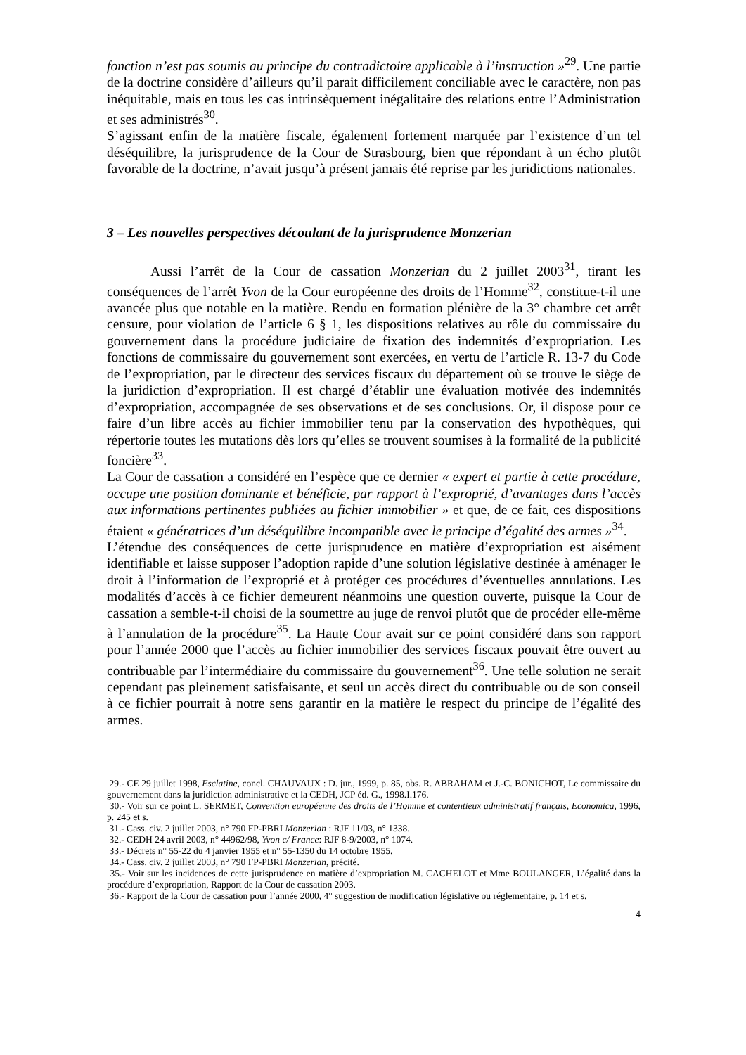fonction n’est pas soumis au principe du contradictoire applicable à l’instruction »<sup>29</sup>. Une partie de la doctrine considère d’ailleurs qu’il parait difficilement conciliable avec le caractère, non pas inéquitable, mais en tous les cas intrinsèquement inégalitaire des relations entre l’Administration et ses administrés<sup>30</sup>.
S’agissant enfin de la matière fiscale, également fortement marquée par l’existence d’un tel déséquilibre, la jurisprudence de la Cour de Strasbourg, bien que répondant à un écho plutôt favorable de la doctrine, n’avait jusqu’à présent jamais été reprise par les juridictions nationales.
3 – Les nouvelles perspectives découlant de la jurisprudence Monzerian
Aussi l’arrêt de la Cour de cassation Monzerian du 2 juillet 2003<sup>31</sup>, tirant les conséquences de l’arrêt Yvon de la Cour européenne des droits de l’Homme<sup>32</sup>, constitue-t-il une avancée plus que notable en la matière. Rendu en formation plénière de la 3° chambre cet arrêt censure, pour violation de l’article 6 § 1, les dispositions relatives au rôle du commissaire du gouvernement dans la procédure judiciaire de fixation des indemnités d’expropriation. Les fonctions de commissaire du gouvernement sont exercées, en vertu de l’article R. 13-7 du Code de l’expropriation, par le directeur des services fiscaux du département où se trouve le siège de la juridiction d’expropriation. Il est chargé d’établir une évaluation motivée des indemnités d’expropriation, accompagnée de ses observations et de ses conclusions. Or, il dispose pour ce faire d’un libre accès au fichier immobilier tenu par la conservation des hypothèques, qui répertorie toutes les mutations dès lors qu’elles se trouvent soumises à la formalité de la publicité foncière<sup>33</sup>.
La Cour de cassation a considéré en l’espèce que ce dernier « expert et partie à cette procédure, occupe une position dominante et bénéficie, par rapport à l’exproprié, d’avantages dans l’accès aux informations pertinentes publiées au fichier immobilier » et que, de ce fait, ces dispositions étaient « génératrices d’un déséquilibre incompatible avec le principe d’égalité des armes »<sup>34</sup>.
L’étendue des conséquences de cette jurisprudence en matière d’expropriation est aisément identifiable et laisse supposer l’adoption rapide d’une solution législative destinée à aménager le droit à l’information de l’exproprié et à protéger ces procédures d’éventuelles annulations. Les modalités d’accès à ce fichier demeurent néanmoins une question ouverte, puisque la Cour de cassation a semble-t-il choisi de la soumettre au juge de renvoi plutôt que de procéder elle-même à l’annulation de la procédure<sup>35</sup>. La Haute Cour avait sur ce point considéré dans son rapport pour l’année 2000 que l’accès au fichier immobilier des services fiscaux pouvait être ouvert au contribuable par l’intermédiaire du commissaire du gouvernement<sup>36</sup>. Une telle solution ne serait cependant pas pleinement satisfaisante, et seul un accès direct du contribuable ou de son conseil à ce fichier pourrait à notre sens garantir en la matière le respect du principe de l’égalité des armes.
29.- CE 29 juillet 1998, Esclatine, concl. CHAUVAUX : D. jur., 1999, p. 85, obs. R. ABRAHAM et J.-C. BONICHOT, Le commissaire du gouvernement dans la juridiction administrative et la CEDH, JCP éd. G., 1998.I.176.
30.- Voir sur ce point L. SERMET, Convention européenne des droits de l’Homme et contentieux administratif français, Economica, 1996, p. 245 et s.
31.- Cass. civ. 2 juillet 2003, n° 790 FP-PBRI Monzerian : RJF 11/03, n° 1338.
32.- CEDH 24 avril 2003, n° 44962/98, Yvon c/ France: RJF 8-9/2003, n° 1074.
33.- Décrets n° 55-22 du 4 janvier 1955 et n° 55-1350 du 14 octobre 1955.
34.- Cass. civ. 2 juillet 2003, n° 790 FP-PBRI Monzerian, précité.
35.- Voir sur les incidences de cette jurisprudence en matière d’expropriation M. CACHELOT et Mme BOULANGER, L’égalité dans la procédure d’expropriation, Rapport de la Cour de cassation 2003.
36.- Rapport de la Cour de cassation pour l’année 2000, 4° suggestion de modification législative ou réglementaire, p. 14 et s.
4